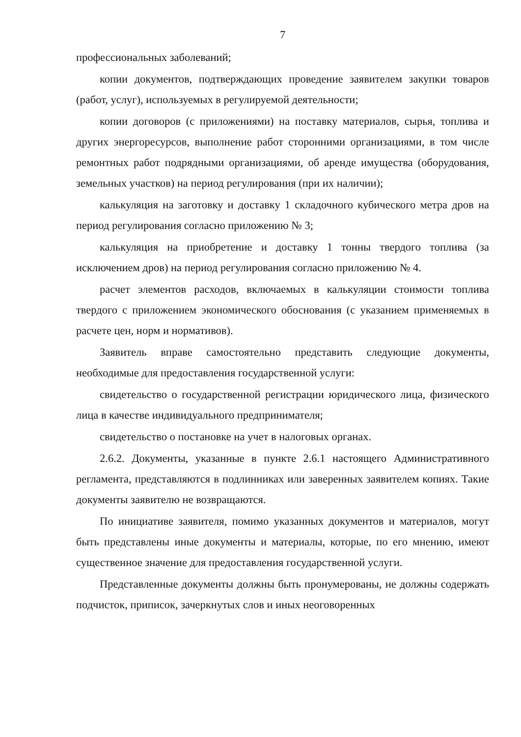7
профессиональных заболеваний;
копии документов, подтверждающих проведение заявителем закупки товаров (работ, услуг), используемых в регулируемой деятельности;
копии договоров (с приложениями) на поставку материалов, сырья, топлива и других энергоресурсов, выполнение работ сторонними организациями, в том числе ремонтных работ подрядными организациями, об аренде имущества (оборудования, земельных участков) на период регулирования (при их наличии);
калькуляция на заготовку и доставку 1 складочного кубического метра дров на период регулирования согласно приложению № 3;
калькуляция на приобретение и доставку 1 тонны твердого топлива (за исключением дров) на период регулирования согласно приложению № 4.
расчет элементов расходов, включаемых в калькуляции стоимости топлива твердого с приложением экономического обоснования (с указанием применяемых в расчете цен, норм и нормативов).
Заявитель вправе самостоятельно представить следующие документы, необходимые для предоставления государственной услуги:
свидетельство о государственной регистрации юридического лица, физического лица в качестве индивидуального предпринимателя;
свидетельство о постановке на учет в налоговых органах.
2.6.2. Документы, указанные в пункте 2.6.1 настоящего Административного регламента, представляются в подлинниках или заверенных заявителем копиях. Такие документы заявителю не возвращаются.
По инициативе заявителя, помимо указанных документов и материалов, могут быть представлены иные документы и материалы, которые, по его мнению, имеют существенное значение для предоставления государственной услуги.
Представленные документы должны быть пронумерованы, не должны содержать подчисток, приписок, зачеркнутых слов и иных неоговоренных